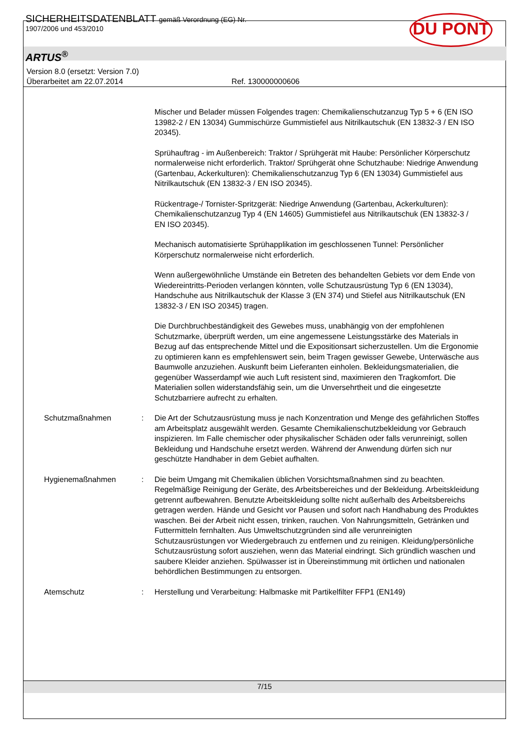DU PONT
SICHERHEITSDATENBLATT gemäß Verordnung (EG) Nr.
1907/2006 und 453/2010
ARTUS<sup>®</sup>
Version 8.0 (ersetzt: Version 7.0)
Überarbeitet am 22.07.2014 Ref. 130000000606
Mischer und Belader müssen Folgendes tragen: Chemikalienschutzanzug Typ 5 + 6 (EN ISO 13982-2 / EN 13034) Gummischürze Gummistiefel aus Nitrilkautschuk (EN 13832-3 / EN ISO 20345).
Sprühauftrag - im Außenbereich: Traktor / Sprühgerät mit Haube: Persönlicher Körperschutz normalerweise nicht erforderlich. Traktor/ Sprühgerät ohne Schutzhaube: Niedrige Anwendung (Gartenbau, Ackerkulturen): Chemikalienschutzanzug Typ 6 (EN 13034) Gummistiefel aus Nitrilkautschuk (EN 13832-3 / EN ISO 20345).
Rückentrage-/ Tornister-Spritzgerät: Niedrige Anwendung (Gartenbau, Ackerkulturen): Chemikalienschutzanzug Typ 4 (EN 14605) Gummistiefel aus Nitrilkautschuk (EN 13832-3 / EN ISO 20345).
Mechanisch automatisierte Sprühapplikation im geschlossenen Tunnel: Persönlicher Körperschutz normalerweise nicht erforderlich.
Wenn außergewöhnliche Umstände ein Betreten des behandelten Gebiets vor dem Ende von Wiedereintritts-Perioden verlangen könnten, volle Schutzausrüstung Typ 6 (EN 13034), Handschuhe aus Nitrilkautschuk der Klasse 3 (EN 374) und Stiefel aus Nitrilkautschuk (EN 13832-3 / EN ISO 20345) tragen.
Die Durchbruchbeständigkeit des Gewebes muss, unabhängig von der empfohlenen Schutzmarke, überprüft werden, um eine angemessene Leistungsstärke des Materials in Bezug auf das entsprechende Mittel und die Expositionsart sicherzustellen. Um die Ergonomie zu optimieren kann es empfehlenswert sein, beim Tragen gewisser Gewebe, Unterwäsche aus Baumwolle anzuziehen. Auskunft beim Lieferanten einholen. Bekleidungsmaterialien, die gegenüber Wasserdampf wie auch Luft resistent sind, maximieren den Tragkomfort. Die Materialien sollen widerstandsfähig sein, um die Unversehrtheit und die eingesetzte Schutzbarriere aufrecht zu erhalten.
Schutzmaßnahmen : Die Art der Schutzausrüstung muss je nach Konzentration und Menge des gefährlichen Stoffes am Arbeitsplatz ausgewählt werden. Gesamte Chemikalienschutzbekleidung vor Gebrauch inspizieren. Im Falle chemischer oder physikalischer Schäden oder falls verunreinigt, sollen Bekleidung und Handschuhe ersetzt werden. Während der Anwendung dürfen sich nur geschützte Handhaber in dem Gebiet aufhalten.
Hygienemaßnahmen : Die beim Umgang mit Chemikalien üblichen Vorsichtsmaßnahmen sind zu beachten. Regelmäßige Reinigung der Geräte, des Arbeitsbereiches und der Bekleidung. Arbeitskleidung getrennt aufbewahren. Benutzte Arbeitskleidung sollte nicht außerhalb des Arbeitsbereichs getragen werden. Hände und Gesicht vor Pausen und sofort nach Handhabung des Produktes waschen. Bei der Arbeit nicht essen, trinken, rauchen. Von Nahrungsmitteln, Getränken und Futtermitteln fernhalten. Aus Umweltschutzgründen sind alle verunreinigten Schutzausrüstungen vor Wiedergebrauch zu entfernen und zu reinigen. Kleidung/persönliche Schutzausrüstung sofort ausziehen, wenn das Material eindringt. Sich gründlich waschen und saubere Kleider anziehen. Spülwasser ist in Übereinstimmung mit örtlichen und nationalen behördlichen Bestimmungen zu entsorgen.
Atemschutz : Herstellung und Verarbeitung: Halbmaske mit Partikelfilter FFP1 (EN149)
7/15